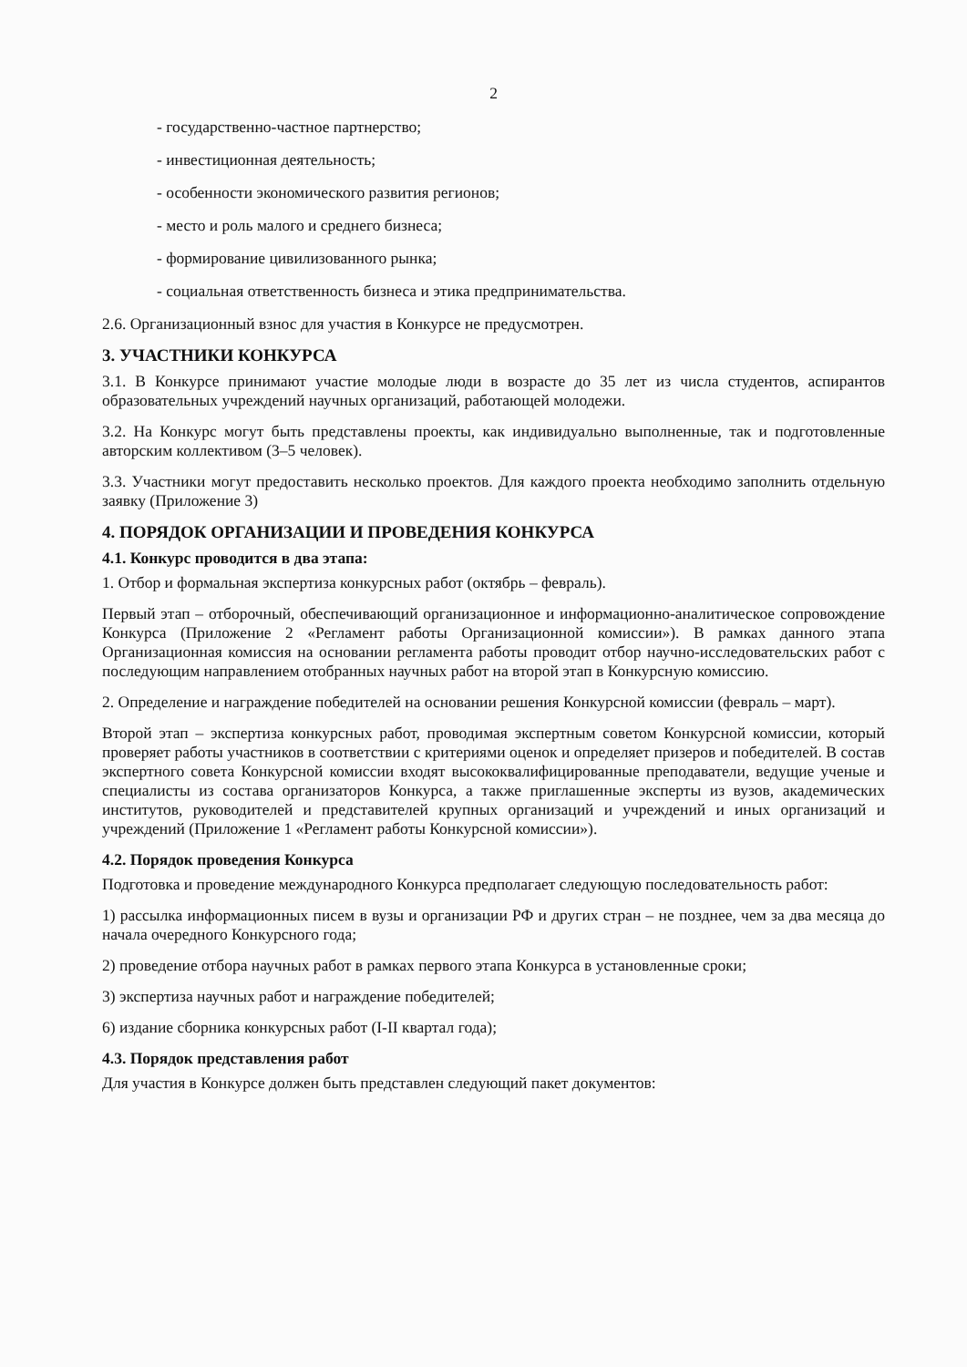2
- государственно-частное партнерство;
- инвестиционная деятельность;
- особенности экономического развития регионов;
- место и роль малого и среднего бизнеса;
- формирование цивилизованного рынка;
- социальная ответственность бизнеса и этика предпринимательства.
2.6. Организационный взнос для участия в Конкурсе не предусмотрен.
3. УЧАСТНИКИ КОНКУРСА
3.1. В Конкурсе принимают участие молодые люди в возрасте до 35 лет из числа студентов, аспирантов образовательных учреждений научных организаций, работающей молодежи.
3.2. На Конкурс могут быть представлены проекты, как индивидуально выполненные, так и подготовленные авторским коллективом (3–5 человек).
3.3. Участники могут предоставить несколько проектов. Для каждого проекта необходимо заполнить отдельную заявку (Приложение 3)
4. ПОРЯДОК ОРГАНИЗАЦИИ И ПРОВЕДЕНИЯ КОНКУРСА
4.1. Конкурс проводится в два этапа:
1. Отбор и формальная экспертиза конкурсных работ (октябрь – февраль).
Первый этап – отборочный, обеспечивающий организационное и информационно-аналитическое сопровождение Конкурса (Приложение 2 «Регламент работы Организационной комиссии»). В рамках данного этапа Организационная комиссия на основании регламента работы проводит отбор научно-исследовательских работ с последующим направлением отобранных научных работ на второй этап в Конкурсную комиссию.
2. Определение и награждение победителей на основании решения Конкурсной комиссии (февраль – март).
Второй этап – экспертиза конкурсных работ, проводимая экспертным советом Конкурсной комиссии, который проверяет работы участников в соответствии с критериями оценок и определяет призеров и победителей. В состав экспертного совета Конкурсной комиссии входят высококвалифицированные преподаватели, ведущие ученые и специалисты из состава организаторов Конкурса, а также приглашенные эксперты из вузов, академических институтов, руководителей и представителей крупных организаций и учреждений и иных организаций и учреждений (Приложение 1 «Регламент работы Конкурсной комиссии»).
4.2. Порядок проведения Конкурса
Подготовка и проведение международного Конкурса предполагает следующую последовательность работ:
1) рассылка информационных писем в вузы и организации РФ и других стран – не позднее, чем за два месяца до начала очередного Конкурсного года;
2) проведение отбора научных работ в рамках первого этапа Конкурса в установленные сроки;
3) экспертиза научных работ и награждение победителей;
6) издание сборника конкурсных работ (I-II квартал года);
4.3. Порядок представления работ
Для участия в Конкурсе должен быть представлен следующий пакет документов: